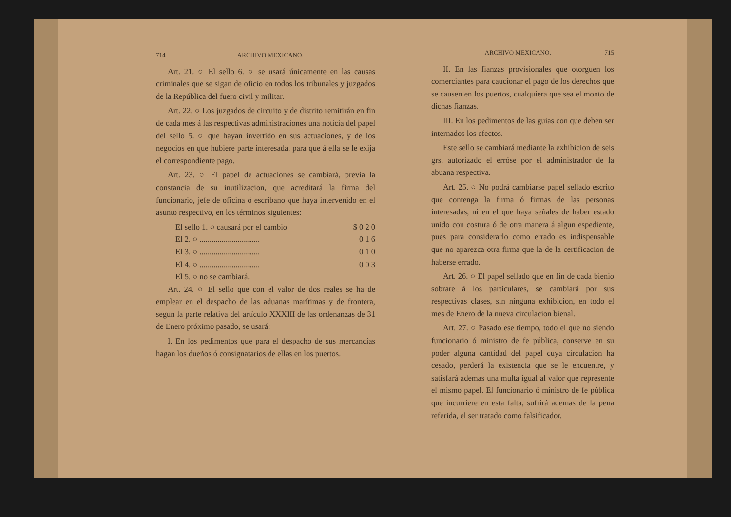714 ARCHIVO MEXICANO.
Art. 21. ○ El sello 6. ○ se usará únicamente en las causas criminales que se sigan de oficio en todos los tribunales y juzgados de la República del fuero civil y militar.
Art. 22. ○ Los juzgados de circuito y de distrito remitirán en fin de cada mes á las respectivas administraciones una noticia del papel del sello 5. ○ que hayan invertido en sus actuaciones, y de los negocios en que hubiere parte interesada, para que á ella se le exija el correspondiente pago.
Art. 23. ○ El papel de actuaciones se cambiará, previa la constancia de su inutilizacion, que acreditará la firma del funcionario, jefe de oficina ó escribano que haya intervenido en el asunto respectivo, en los términos siguientes:
El sello 1. ○ causará por el cambio $ 0 2 0
El 2. ○ .............................. 0 1 6
El 3. ○ .............................. 0 1 0
El 4. ○ .............................. 0 0 3
El 5. ○ no se cambiará.
Art. 24. ○ El sello que con el valor de dos reales se ha de emplear en el despacho de las aduanas marítimas y de frontera, segun la parte relativa del artículo XXXIII de las ordenanzas de 31 de Enero próximo pasado, se usará:
I. En los pedimentos que para el despacho de sus mercancías hagan los dueños ó consignatarios de ellas en los puertos.
ARCHIVO MEXICANO. 715
II. En las fianzas provisionales que otorguen los comerciantes para caucionar el pago de los derechos que se causen en los puertos, cualquiera que sea el monto de dichas fianzas.
III. En los pedimentos de las guias con que deben ser internados los efectos.
Este sello se cambiará mediante la exhibicion de seis grs. autorizado el erróse por el administrador de la abuana respectiva.
Art. 25. ○ No podrá cambiarse papel sellado escrito que contenga la firma ó firmas de las personas interesadas, ni en el que haya señales de haber estado unido con costura ó de otra manera á algun espediente, pues para considerarlo como errado es indispensable que no aparezca otra firma que la de la certificacion de haberse errado.
Art. 26. ○ El papel sellado que en fin de cada bienio sobrare á los particulares, se cambiará por sus respectivas clases, sin ninguna exhibicion, en todo el mes de Enero de la nueva circulacion bienal.
Art. 27. ○ Pasado ese tiempo, todo el que no siendo funcionario ó ministro de fe pública, conserve en su poder alguna cantidad del papel cuya circulacion ha cesado, perderá la existencia que se le encuentre, y satisfará ademas una multa igual al valor que represente el mismo papel. El funcionario ó ministro de fe pública que incurriere en esta falta, sufrirá ademas de la pena referida, el ser tratado como falsificador.